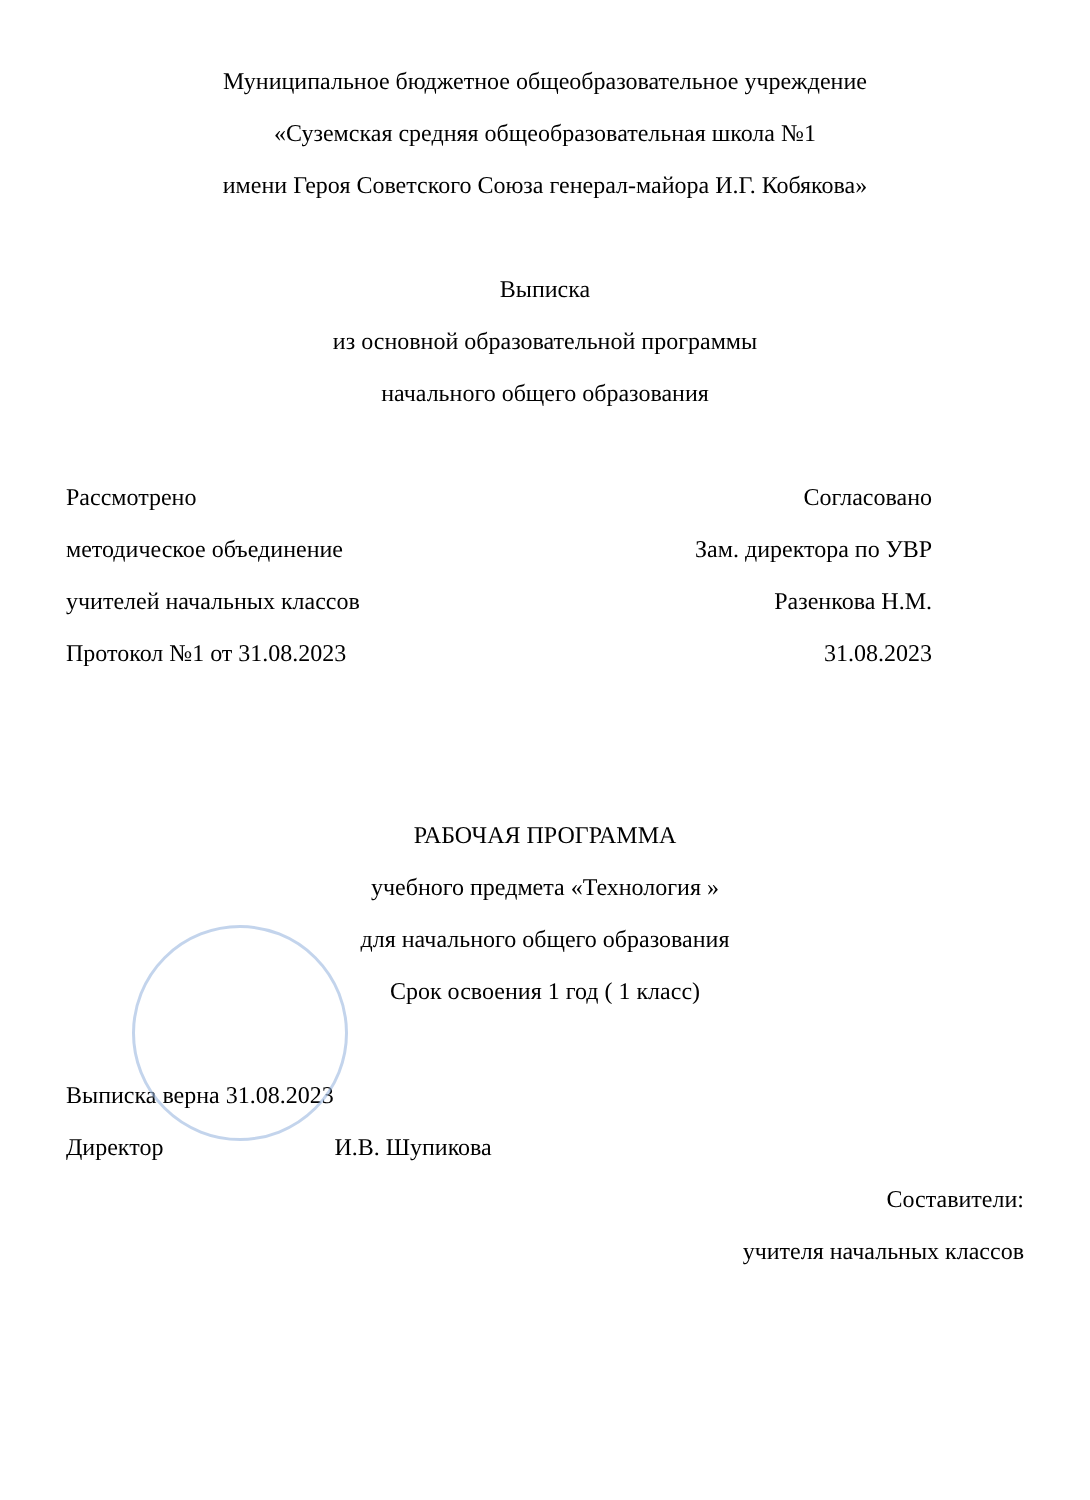Муниципальное бюджетное общеобразовательное учреждение
«Суземская средняя общеобразовательная школа №1
имени Героя Советского Союза генерал-майора И.Г. Кобякова»
Выписка
из основной образовательной программы
начального общего образования
Рассмотрено Согласовано
методическое объединение Зам. директора по УВР
учителей начальных классов Разенкова Н.М.
Протокол №1 от 31.08.2023 31.08.2023
РАБОЧАЯ ПРОГРАММА
учебного предмета «Технология »
для начального общего образования
Срок освоения 1 год ( 1 класс)
Выписка верна 31.08.2023
Директор И.В. Шупикова
Составители:
учителя начальных классов